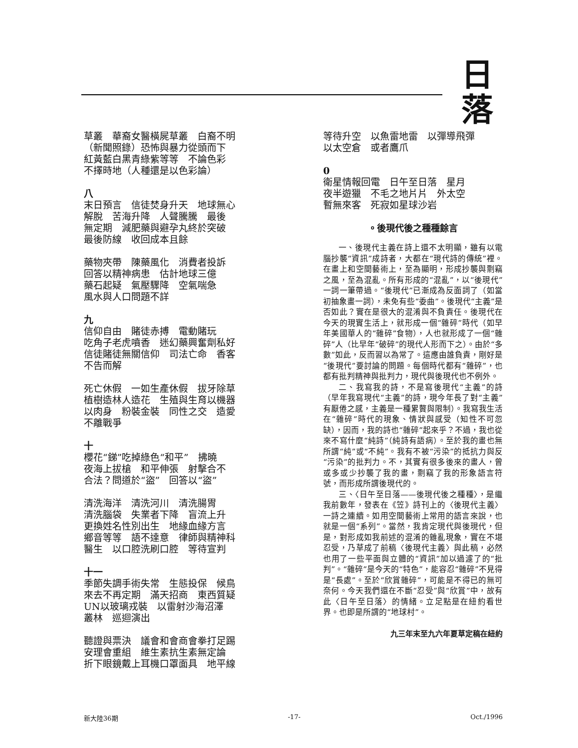日落
草叢　華裔女醫橫屍草叢　白裔不明
（新聞照錄）恐怖與暴力從頭而下
紅黃藍白黑青綠紫等等　不論色彩
不擇時地（人種還是以色彩論）
八
末日預言　信徒焚身升天　地球無心
解脫　苦海升降　人聲騰騰　最後
無定期　減肥藥與避孕丸終於突破
最後防線　收回成本且餘
藥物夾帶　陳藥風化　消費者投訴
回答以精神病患　估計地球三億
藥石起疑　氣壓驟降　空氣喘急
風水與人口問題不詳
九
信仰自由　賭徒赤搏　電動賭玩
吃角子老虎噴香　迷幻藥興奮劑私好
信徒賭徒無關信仰　司法亡命　香客
不告而解
死亡休假　一如生產休假　拔牙除草
植樹造林人造花　生殖與生育以機器
以肉身　粉裝金裝　同性之交　造愛
不離戰爭
十
櫻花“銻”吃掉綠色“和平”　拂曉
夜海上拔槍　和平伸張　射擊合不
合法？問道於“盜”　回答以“盜”
清洗海洋　清洗河川　清洗腸胃
清洗腦袋　失業者下降　盲流上升
更換姓名性別出生　地緣血緣方言
鄉音等等　語不達意　律師與精神科
醫生　以口腔洗刷口腔　等待宣判
十一
季節失調手術失常　生態投保　候鳥
來去不再定期　滿天招商　東西質疑
UN以玻璃戎裝　以雷射沙海沼澤
叢林　巡迴演出
聽證與票決　議會和會商會拳打足踢
安理會重組　維生素抗生素無定論
折下眼鏡戴上耳機口罩面具　地平線
等待升空　以魚雷地雷　以彈導飛彈
以太空倉　或者鷹爪
0
衛星情報回電　日午至日落　星月
夜半遊獵　不毛之地片片　外太空
暫無來客　死寂如星球沙岩
。後現代後之種種餘言
一、後現代主義在詩上還不太明顯，雖有以電腦抄襲“資訊”成詩者，大都在“現代詩的傳統”裡。在畫上和空間藝術上，至為顯明，形成抄襲與剽竊之風，至為混亂。所有形成的“混亂”，以“後現代”一詞一筆帶過。“後現代”已漸成為反面詞了（如當初抽象畫一詞），未免有些“委曲”。後現代“主義”是否如此？實在是很大的混淆與不負責任。後現代在今天的現實生活上，就形成一個“雜碎”時代（如早年美國華人的“雜碎”食物），人也就形成了一個“雜碎”人（比早年“破碎”的現代人形而下之）。由於“多數”如此，反而習以為常了。這應由誰負責，剛好是“後現代”要討論的問題。每個時代都有“雜碎”，也都有批判精神與批判力，現代與後現代也不例外。
二、我寫我的詩，不是寫後現代“主義”的詩（早年我寫現代“主義”的詩，現今年長了對“主義”有厭倦之感，主義是一種累贅與限制）。我寫我生活在“雜碎”時代的現象、情狀與感受（知性不可忽缺），因而，我的詩也“雜碎”起來乎？不過，我也從來不寫什麼“純詩”（純詩有語病）。至於我的畫也無所謂“純”或“不純”。我有不被“污染”的抵抗力與反“污染”的批判力。不，其實有很多後來的畫人，曾或多或少抄襲了我的畫，剽竊了我的形象語言符號，而形成所謂後現代的。
三、〈日午至日落——後現代後之種種〉，是繼我前數年，發表在《笠》詩刊上的〈後現代主義〉一詩之連續。如用空間藝術上常用的語言來說，也就是一個“系列”。當然，我肯定現代與後現代，但是，對形成如我前述的混淆的雜亂現象，實在不堪忍受，乃草成了前稿〈後現代主義〉與此稿，必然也用了一些平面與立體的“資訊”加以過濾了的“批判”。“雜碎”是今天的“特色”，能容忍“雜碎”不見得是“長處”。至於“欣賞雜碎”，可能是不得已的無可奈何。今天我們還在不斷“忍受”與“欣賞”中，故有此〈日午至日落〉的情緒。立足點是在紐約看世界。也即是所謂的“地球村”。
九三年末至九六年夏草定稿在紐約
新大陸36期 -17- Oct./1996